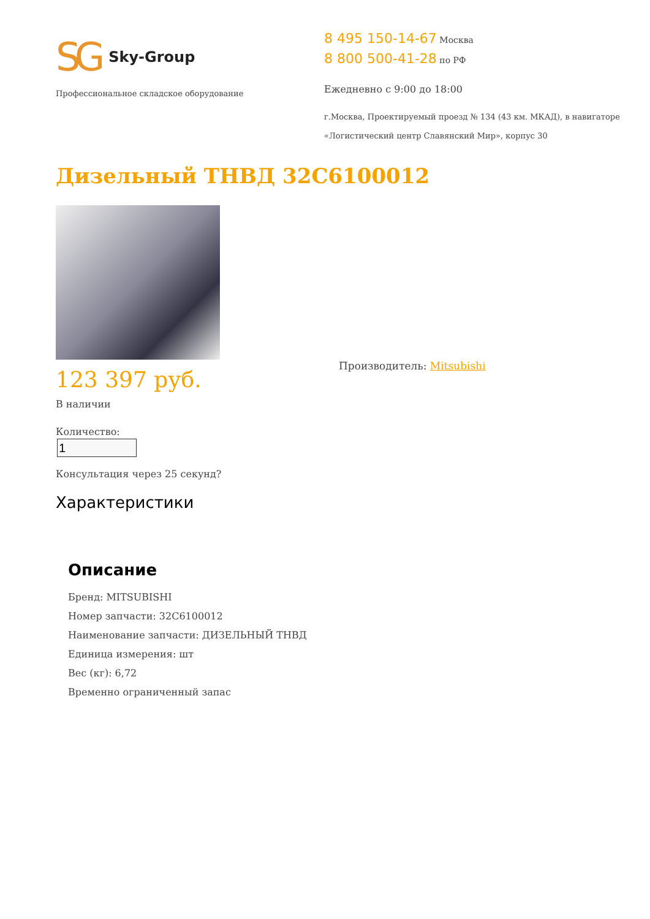SG Sky-Group
Профессиональное складское оборудование
8 495 150-14-67 Москва
8 800 500-41-28 по РФ
Ежедневно с 9:00 до 18:00
г.Москва, Проектируемый проезд № 134 (43 км. МКАД), в навигаторе
«Логистический центр Славянский Мир», корпус 30
Дизельный ТНВД 32C6100012
123 397 руб.
В наличии
Количество:
Консультация через 25 секунд?
Производитель: Mitsubishi
Характеристики
Описание
Бренд: MITSUBISHI
Номер запчасти: 32C6100012
Наименование запчасти: ДИЗЕЛЬНЫЙ ТНВД
Единица измерения: шт
Вес (кг): 6,72
Временно ограниченный запас